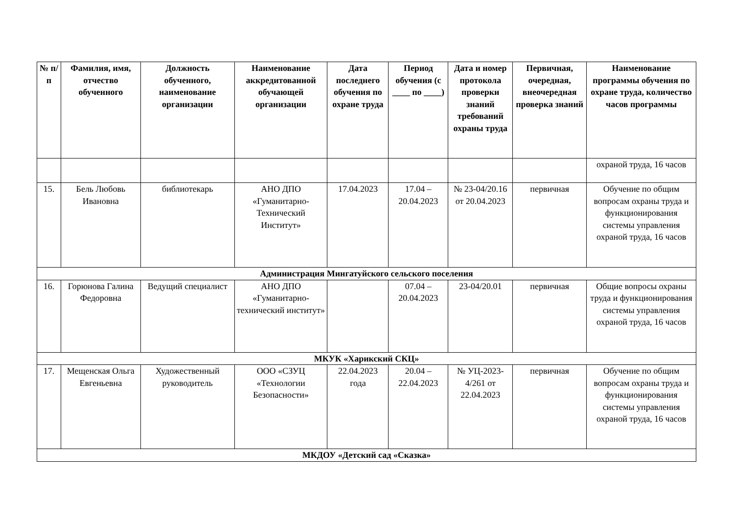| № п/п | Фамилия, имя, отчество обученного | Должность обученного, наименование организации | Наименование аккредитованной обучающей организации | Дата последнего обучения по охране труда | Период обучения (с ____ по ____) | Дата и номер протокола проверки знаний требований охраны труда | Первичная, очередная, внеочередная проверка знаний | Наименование программы обучения по охране труда, количество часов программы |
| --- | --- | --- | --- | --- | --- | --- | --- | --- |
| | | | | | | | | охраной труда, 16 часов |
| 15. | Бель Любовь Ивановна | библиотекарь | АНО ДПО «Гуманитарно-Технический Институт» | 17.04.2023 | 17.04 – 20.04.2023 | № 23-04/20.16 от 20.04.2023 | первичная | Обучение по общим вопросам охраны труда и функционирования системы управления охраной труда, 16 часов |
| Администрация Мингатуйского сельского поселения | | | | | | | | |
| 16. | Горюнова Галина Федоровна | Ведущий специалист | АНО ДПО «Гуманитарно-технический институт» | | 07.04 – 20.04.2023 | 23-04/20.01 | первичная | Общие вопросы охраны труда и функционирования системы управления охраной труда, 16 часов |
| МКУК «Харикский СКЦ» | | | | | | | | |
| 17. | Мещенская Ольга Евгеньевна | Художественный руководитель | ООО «СЗУЦ «Технологии Безопасности» | 22.04.2023 года | 20.04 – 22.04.2023 | № УЦ-2023-4/261 от 22.04.2023 | первичная | Обучение по общим вопросам охраны труда и функционирования системы управления охраной труда, 16 часов |
| МКДОУ «Детский сад «Сказка» | | | | | | | | |